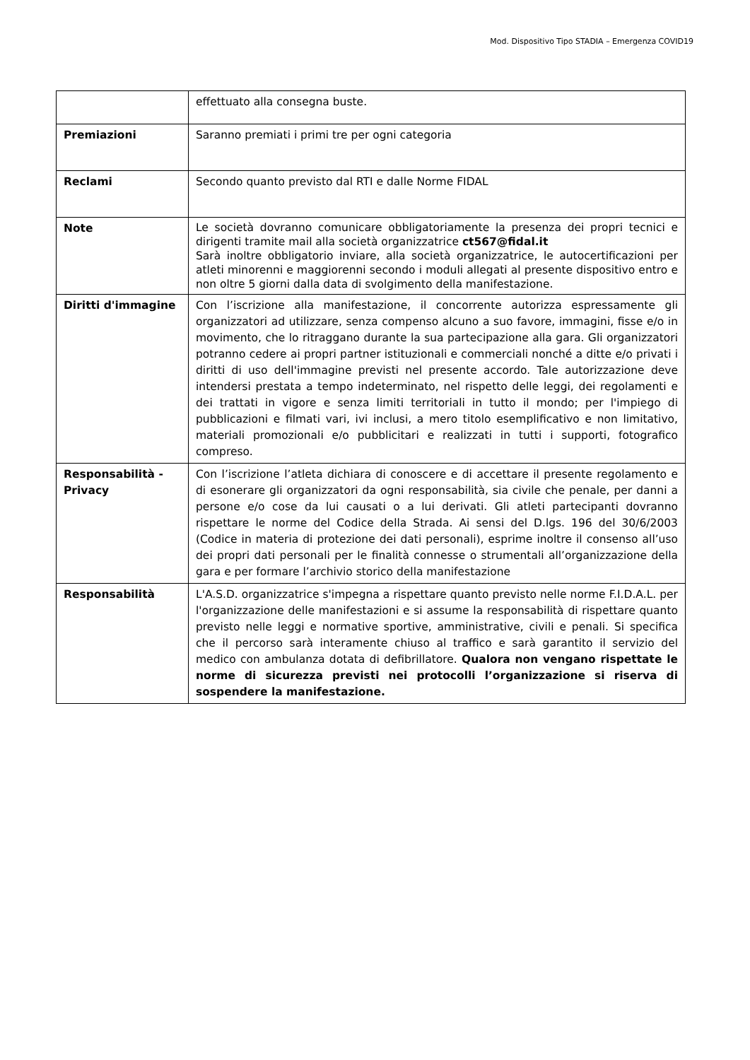Mod. Dispositivo Tipo STADIA – Emergenza COVID19
| | effettuato alla consegna buste. |
| Premiazioni | Saranno premiati i primi tre per ogni categoria |
| Reclami | Secondo quanto previsto dal RTI e dalle Norme FIDAL |
| Note | Le società dovranno comunicare obbligatoriamente la presenza dei propri tecnici e dirigenti tramite mail alla società organizzatrice ct567@fidal.it Sarà inoltre obbligatorio inviare, alla società organizzatrice, le autocertificazioni per atleti minorenni e maggiorenni secondo i moduli allegati al presente dispositivo entro e non oltre 5 giorni dalla data di svolgimento della manifestazione. |
| Diritti d'immagine | Con l’iscrizione alla manifestazione, il concorrente autorizza espressamente gli organizzatori ad utilizzare, senza compenso alcuno a suo favore, immagini, fisse e/o in movimento, che lo ritraggano durante la sua partecipazione alla gara. Gli organizzatori potranno cedere ai propri partner istituzionali e commerciali nonché a ditte e/o privati i diritti di uso dell'immagine previsti nel presente accordo. Tale autorizzazione deve intendersi prestata a tempo indeterminato, nel rispetto delle leggi, dei regolamenti e dei trattati in vigore e senza limiti territoriali in tutto il mondo; per l'impiego di pubblicazioni e filmati vari, ivi inclusi, a mero titolo esemplificativo e non limitativo, materiali promozionali e/o pubblicitari e realizzati in tutti i supporti, fotografico compreso. |
| Responsabilità - Privacy | Con l’iscrizione l’atleta dichiara di conoscere e di accettare il presente regolamento e di esonerare gli organizzatori da ogni responsabilità, sia civile che penale, per danni a persone e/o cose da lui causati o a lui derivati. Gli atleti partecipanti dovranno rispettare le norme del Codice della Strada. Ai sensi del D.lgs. 196 del 30/6/2003 (Codice in materia di protezione dei dati personali), esprime inoltre il consenso all’uso dei propri dati personali per le finalità connesse o strumentali all’organizzazione della gara e per formare l’archivio storico della manifestazione |
| Responsabilità | L'A.S.D. organizzatrice s'impegna a rispettare quanto previsto nelle norme F.I.D.A.L. per l'organizzazione delle manifestazioni e si assume la responsabilità di rispettare quanto previsto nelle leggi e normative sportive, amministrative, civili e penali. Si specifica che il percorso sarà interamente chiuso al traffico e sarà garantito il servizio del medico con ambulanza dotata di defibrillatore. Qualora non vengano rispettate le norme di sicurezza previsti nei protocolli l’organizzazione si riserva di sospendere la manifestazione. |